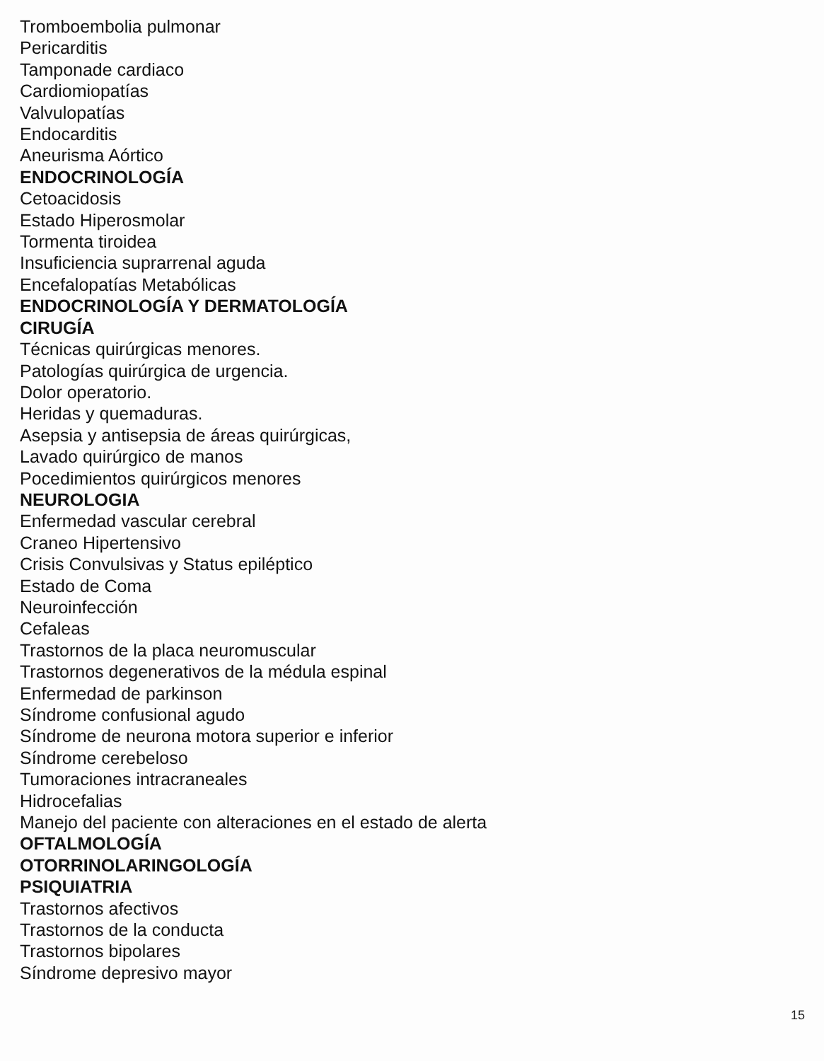Tromboembolia pulmonar
Pericarditis
Tamponade cardiaco
Cardiomiopatías
Valvulopatías
Endocarditis
Aneurisma Aórtico
ENDOCRINOLOGÍA
Cetoacidosis
Estado Hiperosmolar
Tormenta tiroidea
Insuficiencia suprarrenal aguda
Encefalopatías Metabólicas
ENDOCRINOLOGÍA Y DERMATOLOGÍA
CIRUGÍA
Técnicas quirúrgicas menores.
Patologías quirúrgica de urgencia.
Dolor operatorio.
Heridas y quemaduras.
Asepsia y antisepsia de áreas quirúrgicas,
Lavado quirúrgico de manos
Pocedimientos quirúrgicos menores
NEUROLOGIA
Enfermedad vascular cerebral
Craneo Hipertensivo
Crisis Convulsivas y Status epiléptico
Estado de Coma
Neuroinfección
Cefaleas
Trastornos de la placa neuromuscular
Trastornos degenerativos de la médula espinal
Enfermedad de parkinson
Síndrome confusional agudo
Síndrome de neurona motora superior e inferior
Síndrome cerebeloso
Tumoraciones intracraneales
Hidrocefalias
Manejo del paciente con alteraciones en el estado de alerta
OFTALMOLOGÍA
OTORRINOLARINGOLOGÍA
PSIQUIATRIA
Trastornos afectivos
Trastornos de la conducta
Trastornos bipolares
Síndrome depresivo mayor
15